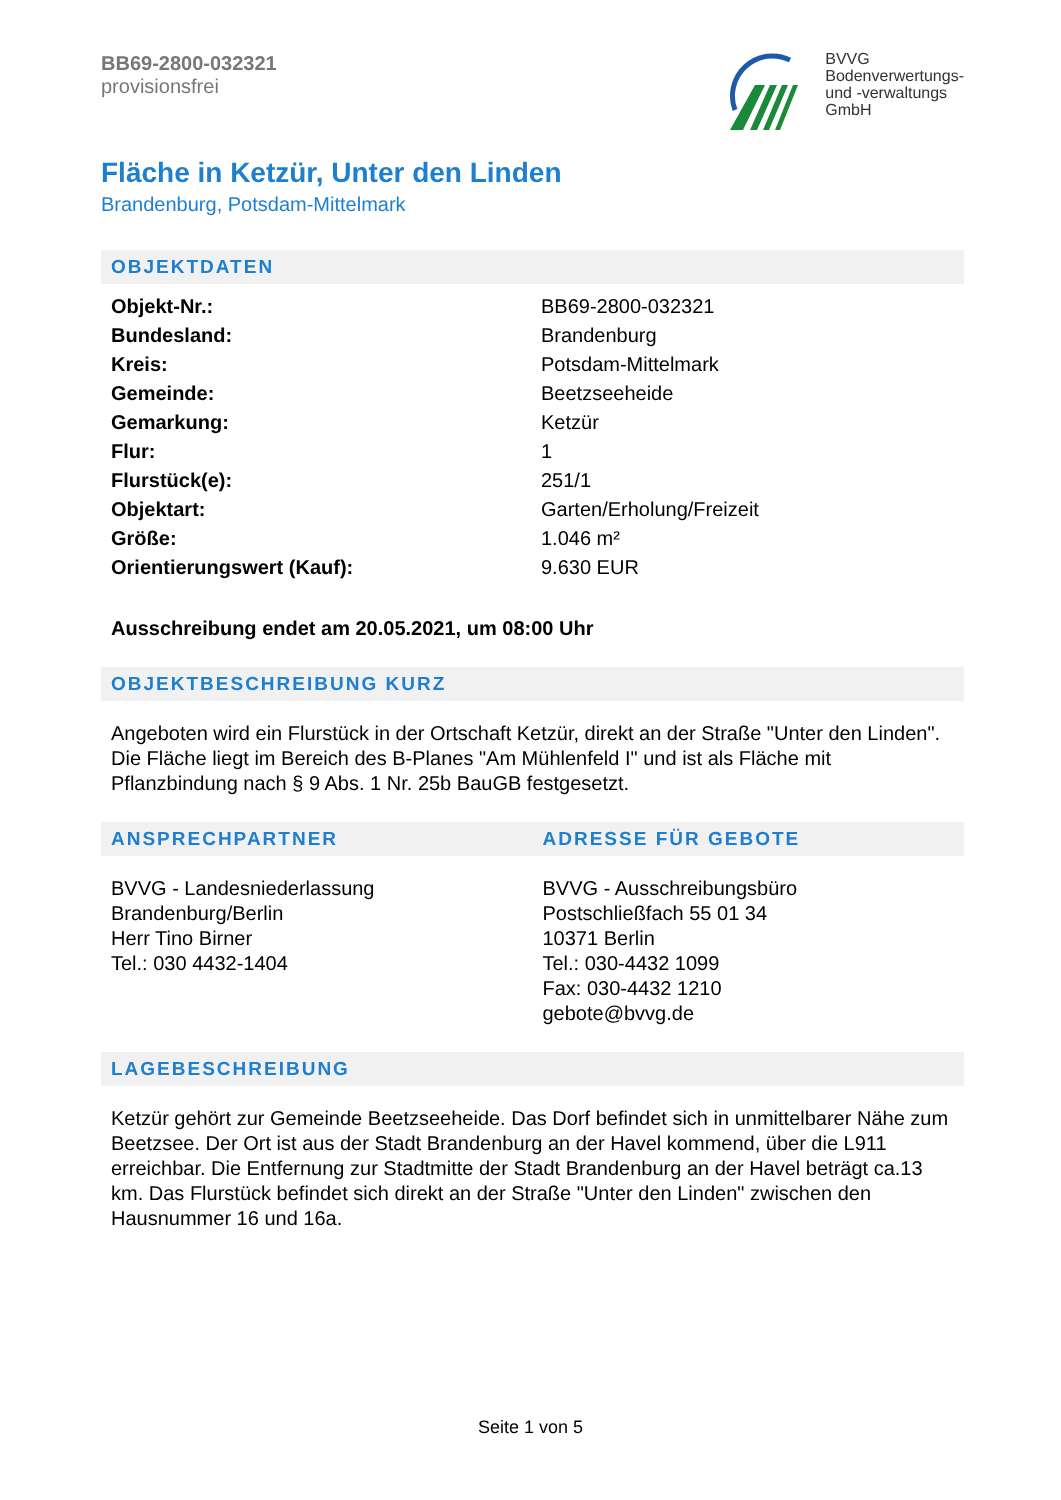BB69-2800-032321
provisionsfrei
BVVG
Bodenverwertungs-
und -verwaltungs
GmbH
Fläche in Ketzür, Unter den Linden
Brandenburg, Potsdam-Mittelmark
OBJEKTDATEN
| Objekt-Nr.: | BB69-2800-032321 |
| Bundesland: | Brandenburg |
| Kreis: | Potsdam-Mittelmark |
| Gemeinde: | Beetzseeheide |
| Gemarkung: | Ketzür |
| Flur: | 1 |
| Flurstück(e): | 251/1 |
| Objektart: | Garten/Erholung/Freizeit |
| Größe: | 1.046 m² |
| Orientierungswert (Kauf): | 9.630 EUR |
Ausschreibung endet am 20.05.2021, um 08:00 Uhr
OBJEKTBESCHREIBUNG KURZ
Angeboten wird ein Flurstück in der Ortschaft Ketzür, direkt an der Straße "Unter den Linden". Die Fläche liegt im Bereich des B-Planes "Am Mühlenfeld I" und ist als Fläche mit Pflanzbindung nach § 9 Abs. 1 Nr. 25b BauGB festgesetzt.
ANSPRECHPARTNER
BVVG - Landesniederlassung
Brandenburg/Berlin
Herr Tino Birner
Tel.: 030 4432-1404
ADRESSE FÜR GEBOTE
BVVG - Ausschreibungsbüro
Postschließfach 55 01 34
10371 Berlin
Tel.: 030-4432 1099
Fax: 030-4432 1210
gebote@bvvg.de
LAGEBESCHREIBUNG
Ketzür gehört zur Gemeinde Beetzseeheide. Das Dorf befindet sich in unmittelbarer Nähe zum Beetzsee. Der Ort ist aus der Stadt Brandenburg an der Havel kommend, über die L911 erreichbar. Die Entfernung zur Stadtmitte der Stadt Brandenburg an der Havel beträgt ca.13 km. Das Flurstück befindet sich direkt an der Straße "Unter den Linden" zwischen den Hausnummer 16 und 16a.
Seite 1 von 5